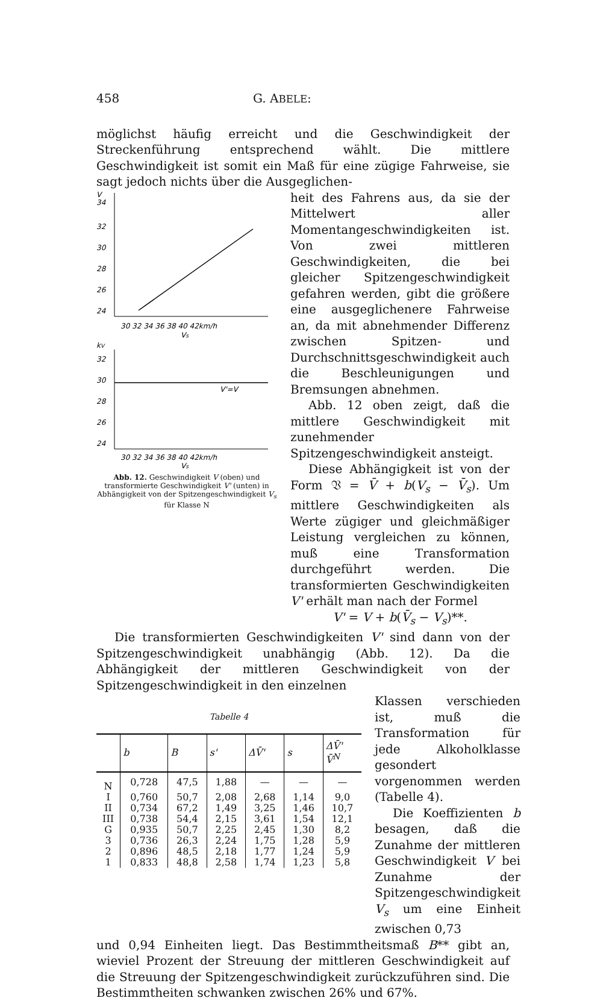458 G. ABELE:
möglichst häufig erreicht und die Geschwindigkeit der Streckenführung entsprechend wählt. Die mittlere Geschwindigkeit ist somit ein Maß für eine zügige Fahrweise, sie sagt jedoch nichts über die Ausgeglichen-
V
34
32
30
28
26
24
30 32 34 36 38 40 42km/h
Vs
kV
32
30
28
26
24
V'=V
30 32 34 36 38 40 42km/h
Vs
Abb. 12. Geschwindigkeit V (oben) und transformierte Geschwindigkeit V' (unten) in Abhängigkeit von der Spitzengeschwindigkeit V<sub>s</sub> für Klasse N
heit des Fahrens aus, da sie der Mittelwert aller Momentangeschwindigkeiten ist. Von zwei mittleren Geschwindigkeiten, die bei gleicher Spitzengeschwindigkeit gefahren werden, gibt die größere eine ausgeglichenere Fahrweise an, da mit abnehmender Differenz zwischen Spitzen- und Durchschnittsgeschwindigkeit auch die Beschleunigungen und Bremsungen abnehmen.
Abb. 12 oben zeigt, daß die mittlere Geschwindigkeit mit zunehmender Spitzengeschwindigkeit ansteigt.
Diese Abhängigkeit ist von der Form 𝔙 = V̄ + b(V<sub>s</sub> − V̄<sub>s</sub>). Um mittlere Geschwindigkeiten als Werte zügiger und gleichmäßiger Leistung vergleichen zu können, muß eine Transformation durchgeführt werden. Die transformierten Geschwindigkeiten V' erhält man nach der Formel
V' = V + b(V̄<sub>s</sub> − V<sub>s</sub>)**.
Die transformierten Geschwindigkeiten V' sind dann von der Spitzengeschwindigkeit unabhängig (Abb. 12). Da die Abhängigkeit der mittleren Geschwindigkeit von der Spitzengeschwindigkeit in den einzelnen
Tabelle 4
| | b | B | s' | ΔV̄' | s | ΔV̄' V̄<sup>N</sup> |
| --- | --- | --- | --- | --- | --- | --- |
| N | 0,728 | 47,5 | 1,88 | — | — | — |
| I | 0,760 | 50,7 | 2,08 | 2,68 | 1,14 | 9,0 |
| II | 0,734 | 67,2 | 1,49 | 3,25 | 1,46 | 10,7 |
| III | 0,738 | 54,4 | 2,15 | 3,61 | 1,54 | 12,1 |
| G | 0,935 | 50,7 | 2,25 | 2,45 | 1,30 | 8,2 |
| 3 | 0,736 | 26,3 | 2,24 | 1,75 | 1,28 | 5,9 |
| 2 | 0,896 | 48,5 | 2,18 | 1,77 | 1,24 | 5,9 |
| 1 | 0,833 | 48,8 | 2,58 | 1,74 | 1,23 | 5,8 |
Klassen verschieden ist, muß die Transformation für jede Alkoholklasse gesondert vorgenommen werden (Tabelle 4).
Die Koeffizienten b besagen, daß die Zunahme der mittleren Geschwindigkeit V bei Zunahme der Spitzengeschwindigkeit V<sub>s</sub> um eine Einheit zwischen 0,73
und 0,94 Einheiten liegt. Das Bestimmtheitsmaß B** gibt an, wieviel Prozent der Streuung der mittleren Geschwindigkeit auf die Streuung der Spitzengeschwindigkeit zurückzuführen sind. Die Bestimmtheiten schwanken zwischen 26% und 67%.